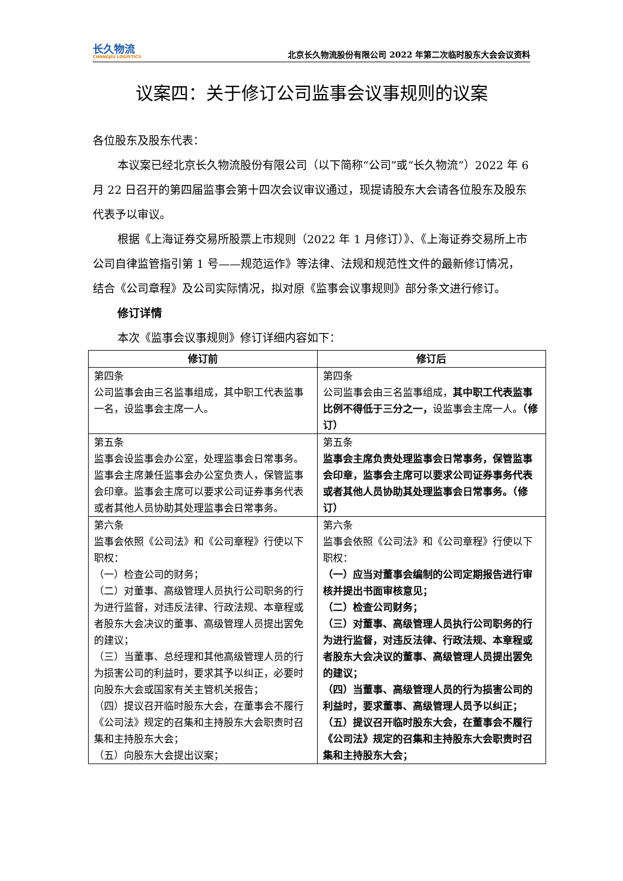长久物流
CHANGJIU LOGISTICS
北京长久物流股份有限公司 2022 年第二次临时股东大会会议资料
议案四：关于修订公司监事会议事规则的议案
各位股东及股东代表：
本议案已经北京长久物流股份有限公司（以下简称“公司”或“长久物流”）2022 年 6 月 22 日召开的第四届监事会第十四次会议审议通过，现提请股东大会请各位股东及股东代表予以审议。
根据《上海证券交易所股票上市规则（2022 年 1 月修订）》、《上海证券交易所上市公司自律监管指引第 1 号——规范运作》等法律、法规和规范性文件的最新修订情况，结合《公司章程》及公司实际情况，拟对原《监事会议事规则》部分条文进行修订。
修订详情
本次《监事会议事规则》修订详细内容如下：
| 修订前 | 修订后 |
| --- | --- |
| 第四条 公司监事会由三名监事组成，其中职工代表监事一名，设监事会主席一人。 | 第四条 公司监事会由三名监事组成， 其中职工代表监事比例不得低于三分之一， 设监事会主席一人。 （修订） |
| 第五条 监事会设监事会办公室，处理监事会日常事务。监事会主席兼任监事会办公室负责人，保管监事会印章。监事会主席可以要求公司证券事务代表或者其他人员协助其处理监事会日常事务。 | 第五条 监事会主席负责处理监事会日常事务，保管监事会印章，监事会主席可以要求公司证券事务代表或者其他人员协助其处理监事会日常事务。（修订） |
| 第六条 监事会依照《公司法》和《公司章程》行使以下职权： （一）检查公司的财务； （二）对董事、高级管理人员执行公司职务的行为进行监督，对违反法律、行政法规、本章程或者股东大会决议的董事、高级管理人员提出罢免的建议； （三）当董事、总经理和其他高级管理人员的行为损害公司的利益时，要求其予以纠正，必要时向股东大会或国家有关主管机关报告； （四）提议召开临时股东大会，在董事会不履行《公司法》规定的召集和主持股东大会职责时召集和主持股东大会； （五）向股东大会提出议案； | 第六条 监事会依照《公司法》和《公司章程》行使以下职权： （一）应当对董事会编制的公司定期报告进行审核并提出书面审核意见； （二）检查公司财务； （三）对董事、高级管理人员执行公司职务的行为进行监督，对违反法律、行政法规、本章程或者股东大会决议的董事、高级管理人员提出罢免的建议； （四）当董事、高级管理人员的行为损害公司的利益时，要求董事、高级管理人员予以纠正； （五）提议召开临时股东大会，在董事会不履行《公司法》规定的召集和主持股东大会职责时召集和主持股东大会； |